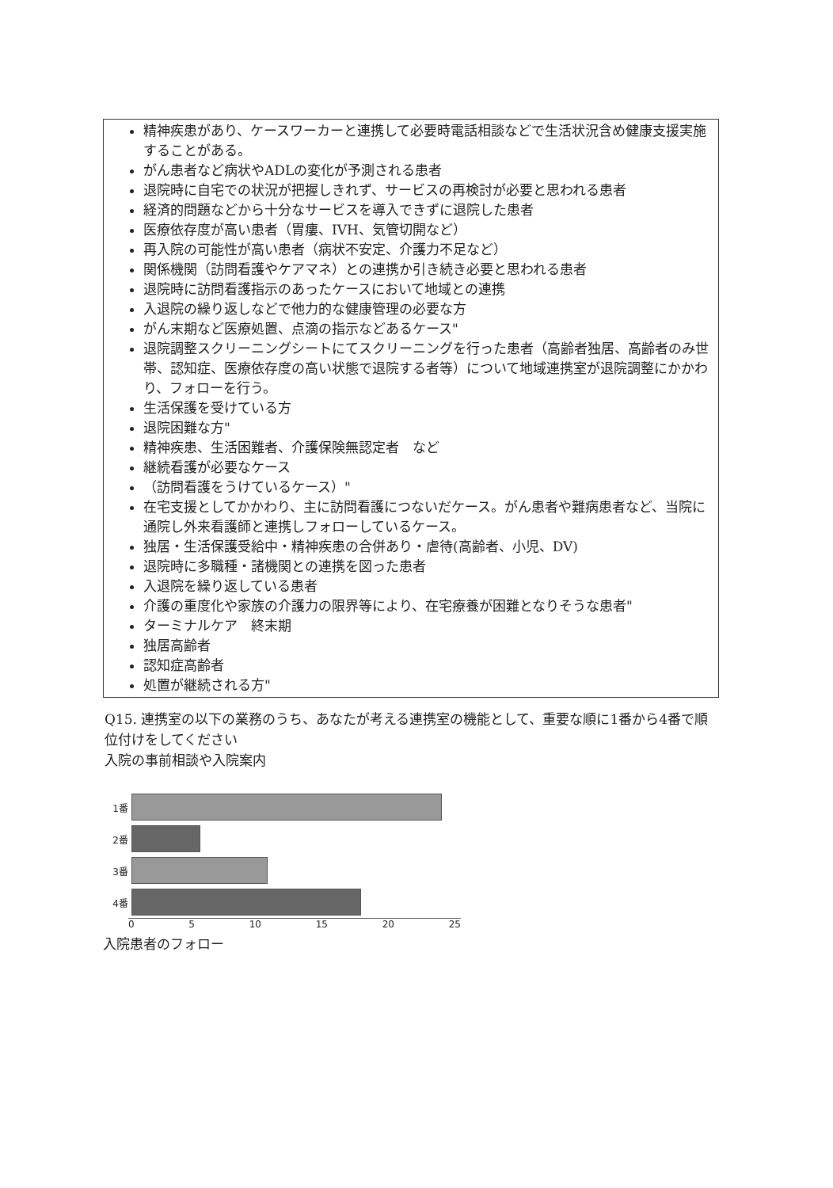精神疾患があり、ケースワーカーと連携して必要時電話相談などで生活状況含め健康支援実施することがある。
がん患者など病状やADLの変化が予測される患者
退院時に自宅での状況が把握しきれず、サービスの再検討が必要と思われる患者
経済的問題などから十分なサービスを導入できずに退院した患者
医療依存度が高い患者（胃瘻、IVH、気管切開など）
再入院の可能性が高い患者（病状不安定、介護力不足など）
関係機関（訪問看護やケアマネ）との連携か引き続き必要と思われる患者
退院時に訪問看護指示のあったケースにおいて地域との連携
入退院の繰り返しなどで他力的な健康管理の必要な方
がん末期など医療処置、点滴の指示などあるケース"
退院調整スクリーニングシートにてスクリーニングを行った患者（高齢者独居、高齢者のみ世帯、認知症、医療依存度の高い状態で退院する者等）について地域連携室が退院調整にかかわり、フォローを行う。
生活保護を受けている方
退院困難な方"
精神疾患、生活困難者、介護保険無認定者　など
継続看護が必要なケース
（訪問看護をうけているケース）"
在宅支援としてかかわり、主に訪問看護につないだケース。がん患者や難病患者など、当院に通院し外来看護師と連携しフォローしているケース。
独居・生活保護受給中・精神疾患の合併あり・虐待(高齢者、小児、DV)
退院時に多職種・諸機関との連携を図った患者
入退院を繰り返している患者
介護の重度化や家族の介護力の限界等により、在宅療養が困難となりそうな患者"
ターミナルケア　終末期
独居高齢者
認知症高齢者
処置が継続される方"
Q15. 連携室の以下の業務のうち、あなたが考える連携室の機能として、重要な順に1番から4番で順位付けをしてください
入院の事前相談や入院案内
1番
2番
3番
4番
0 5 10 15 20 25
入院患者のフォロー